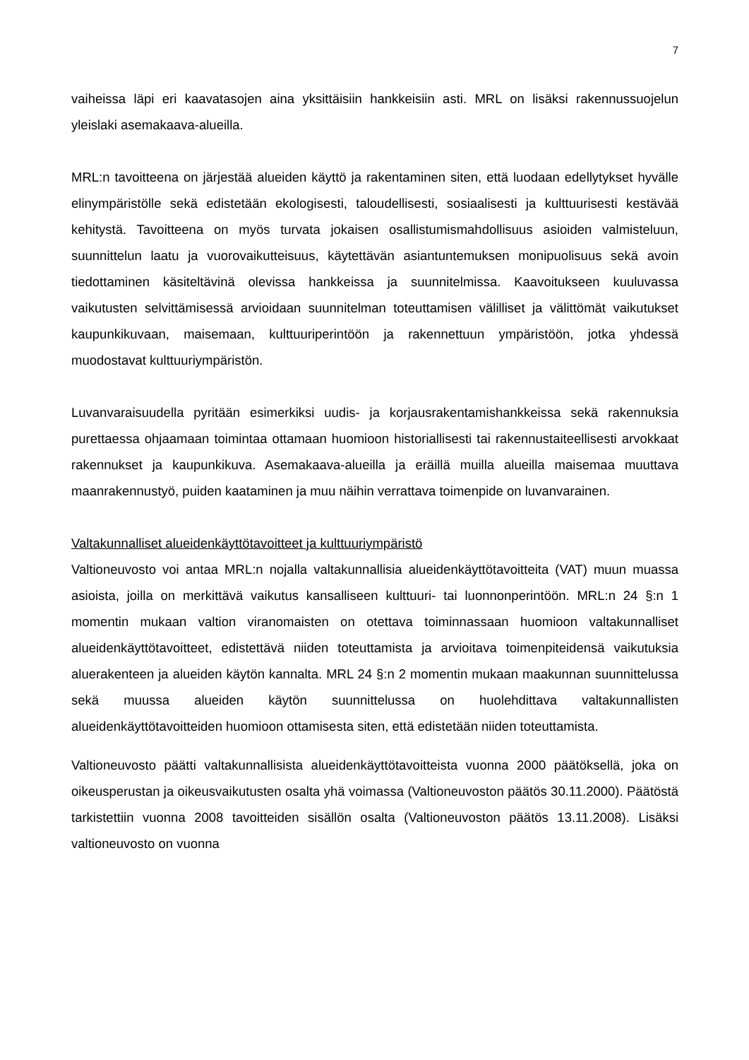7
vaiheissa läpi eri kaavatasojen aina yksittäisiin hankkeisiin asti. MRL on lisäksi rakennussuojelun yleislaki asemakaava-alueilla.
MRL:n tavoitteena on järjestää alueiden käyttö ja rakentaminen siten, että luodaan edellytykset hyvälle elinympäristölle sekä edistetään ekologisesti, taloudellisesti, sosiaalisesti ja kulttuurisesti kestävää kehitystä. Tavoitteena on myös turvata jokaisen osallistumismahdollisuus asioiden valmisteluun, suunnittelun laatu ja vuorovaikutteisuus, käytettävän asiantuntemuksen monipuolisuus sekä avoin tiedottaminen käsiteltävinä olevissa hankkeissa ja suunnitelmissa. Kaavoitukseen kuuluvassa vaikutusten selvittämisessä arvioidaan suunnitelman toteuttamisen välilliset ja välittömät vaikutukset kaupunkikuvaan, maisemaan, kulttuuriperintöön ja rakennettuun ympäristöön, jotka yhdessä muodostavat kulttuuriympäristön.
Luvanvaraisuudella pyritään esimerkiksi uudis- ja korjausrakentamishankkeissa sekä rakennuksia purettaessa ohjaamaan toimintaa ottamaan huomioon historiallisesti tai rakennustaiteellisesti arvokkaat rakennukset ja kaupunkikuva. Asemakaava-alueilla ja eräillä muilla alueilla maisemaa muuttava maanrakennustyö, puiden kaataminen ja muu näihin verrattava toimenpide on luvanvarainen.
Valtakunnalliset alueidenkäyttötavoitteet ja kulttuuriympäristö
Valtioneuvosto voi antaa MRL:n nojalla valtakunnallisia alueidenkäyttötavoitteita (VAT) muun muassa asioista, joilla on merkittävä vaikutus kansalliseen kulttuuri- tai luonnonperintöön. MRL:n 24 §:n 1 momentin mukaan valtion viranomaisten on otettava toiminnassaan huomioon valtakunnalliset alueidenkäyttötavoitteet, edistettävä niiden toteuttamista ja arvioitava toimenpiteidensä vaikutuksia aluerakenteen ja alueiden käytön kannalta. MRL 24 §:n 2 momentin mukaan maakunnan suunnittelussa sekä muussa alueiden käytön suunnittelussa on huolehdittava valtakunnallisten alueidenkäyttötavoitteiden huomioon ottamisesta siten, että edistetään niiden toteuttamista.
Valtioneuvosto päätti valtakunnallisista alueidenkäyttötavoitteista vuonna 2000 päätöksellä, joka on oikeusperustan ja oikeusvaikutusten osalta yhä voimassa (Valtioneuvoston päätös 30.11.2000). Päätöstä tarkistettiin vuonna 2008 tavoitteiden sisällön osalta (Valtioneuvoston päätös 13.11.2008). Lisäksi valtioneuvosto on vuonna